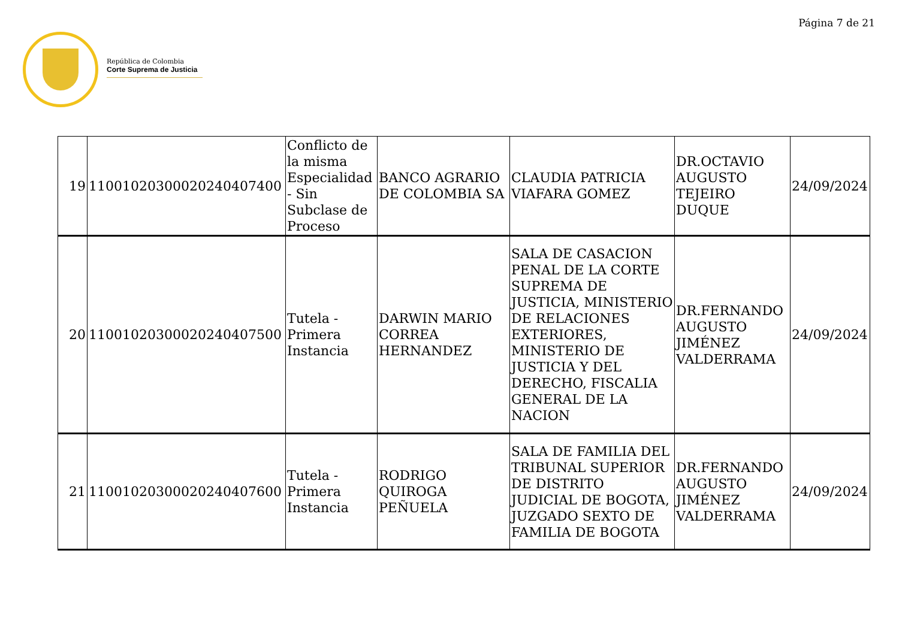República de Colombia
Corte Suprema de Justicia
Página 7 de 21
| 19 | 11001020300020240407400 | Conflicto de la misma Especialidad - Sin Subclase de Proceso | BANCO AGRARIO DE COLOMBIA SA | CLAUDIA PATRICIA VIAFARA GOMEZ | DR.OCTAVIO AUGUSTO TEJEIRO DUQUE | 24/09/2024 |
| 20 | 11001020300020240407500 | Tutela - Primera Instancia | DARWIN MARIO CORREA HERNANDEZ | SALA DE CASACION PENAL DE LA CORTE SUPREMA DE JUSTICIA, MINISTERIO DE RELACIONES EXTERIORES, MINISTERIO DE JUSTICIA Y DEL DERECHO, FISCALIA GENERAL DE LA NACION | DR.FERNANDO AUGUSTO JIMÉNEZ VALDERRAMA | 24/09/2024 |
| 21 | 11001020300020240407600 | Tutela - Primera Instancia | RODRIGO QUIROGA PEÑUELA | SALA DE FAMILIA DEL TRIBUNAL SUPERIOR DE DISTRITO JUDICIAL DE BOGOTA, JUZGADO SEXTO DE FAMILIA DE BOGOTA | DR.FERNANDO AUGUSTO JIMÉNEZ VALDERRAMA | 24/09/2024 |